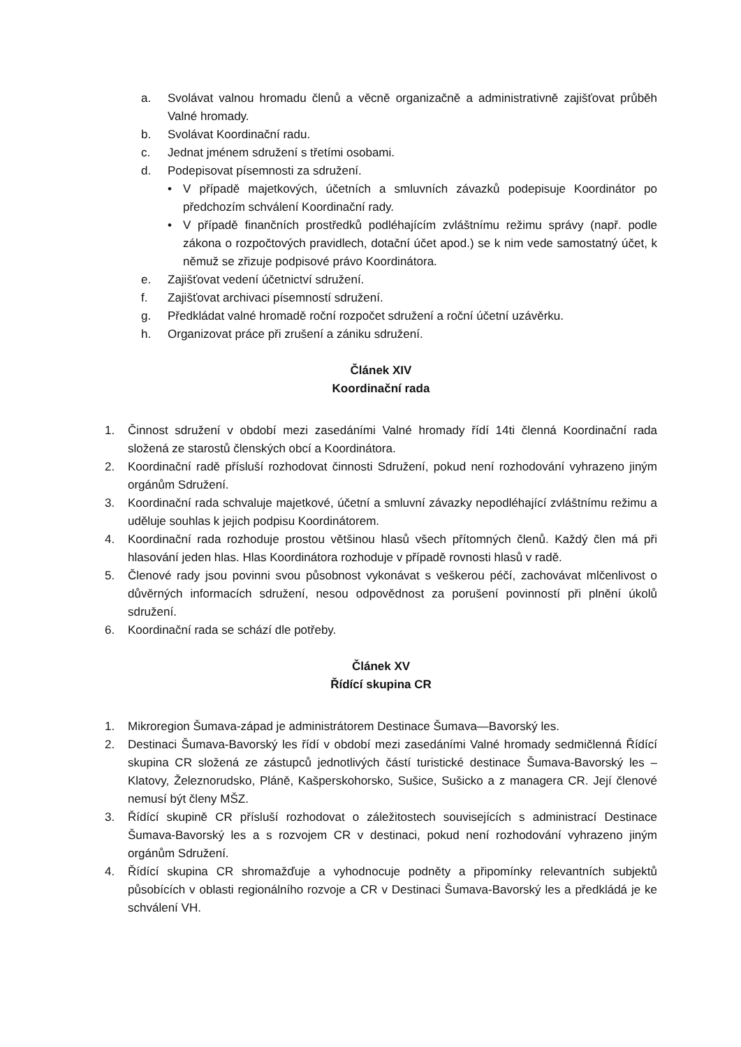a. Svolávat valnou hromadu členů a věcně organizačně a administrativně zajišťovat průběh Valné hromady.
b. Svolávat Koordinační radu.
c. Jednat jménem sdružení s třetími osobami.
d. Podepisovat písemnosti za sdružení.
• V případě majetkových, účetních a smluvních závazků podepisuje Koordinátor po předchozím schválení Koordinační rady.
• V případě finančních prostředků podléhajícím zvláštnímu režimu správy (např. podle zákona o rozpočtových pravidlech, dotační účet apod.) se k nim vede samostatný účet, k němuž se zřizuje podpisové právo Koordinátora.
e. Zajišťovat vedení účetnictví sdružení.
f. Zajišťovat archivaci písemností sdružení.
g. Předkládat valné hromadě roční rozpočet sdružení a roční účetní uzávěrku.
h. Organizovat práce při zrušení a zániku sdružení.
Článek XIV
Koordinační rada
1. Činnost sdružení v období mezi zasedáními Valné hromady řídí 14ti členná Koordinační rada složená ze starostů členských obcí a Koordinátora.
2. Koordinační radě přísluší rozhodovat činnosti Sdružení, pokud není rozhodování vyhrazeno jiným orgánům Sdružení.
3. Koordinační rada schvaluje majetkové, účetní a smluvní závazky nepodléhající zvláštnímu režimu a uděluje souhlas k jejich podpisu Koordinátorem.
4. Koordinační rada rozhoduje prostou většinou hlasů všech přítomných členů. Každý člen má při hlasování jeden hlas. Hlas Koordinátora rozhoduje v případě rovnosti hlasů v radě.
5. Členové rady jsou povinni svou působnost vykonávat s veškerou péčí, zachovávat mlčenlivost o důvěrných informacích sdružení, nesou odpovědnost za porušení povinností při plnění úkolů sdružení.
6. Koordinační rada se schází dle potřeby.
Článek XV
Řídící skupina CR
1. Mikroregion Šumava-západ je administrátorem Destinace Šumava—Bavorský les.
2. Destinaci Šumava-Bavorský les řídí v období mezi zasedáními Valné hromady sedmičlenná Řídící skupina CR složená ze zástupců jednotlivých částí turistické destinace Šumava-Bavorský les – Klatovy, Železnorudsko, Pláně, Kašperskohorsko, Sušice, Sušicko a z managera CR. Její členové nemusí být členy MŠZ.
3. Řídící skupině CR přísluší rozhodovat o záležitostech souvisejících s administrací Destinace Šumava-Bavorský les a s rozvojem CR v destinaci, pokud není rozhodování vyhrazeno jiným orgánům Sdružení.
4. Řídící skupina CR shromažďuje a vyhodnocuje podněty a připomínky relevantních subjektů působících v oblasti regionálního rozvoje a CR v Destinaci Šumava-Bavorský les a předkládá je ke schválení VH.